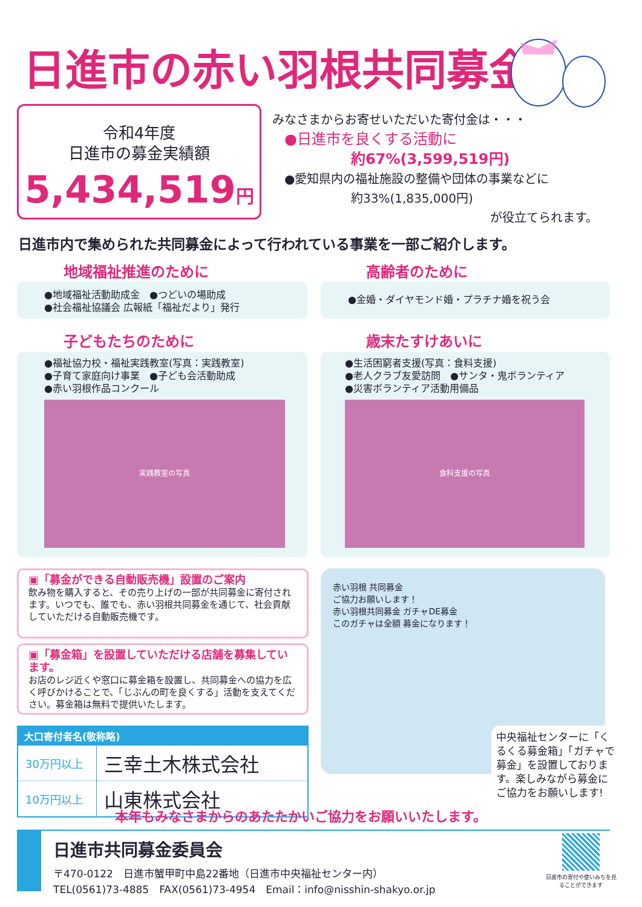日進市の赤い羽根共同募金
令和4年度
日進市の募金実績額
5,434,519円
みなさまからお寄せいただいた寄付金は・・・
●日進市を良くする活動に
約67%(3,599,519円)
●愛知県内の福祉施設の整備や団体の事業などに
約33%(1,835,000円)
が役立てられます。
日進市内で集められた共同募金によって行われている事業を一部ご紹介します。
地域福祉推進のために
●地域福祉活動助成金　●つどいの場助成
●社会福祉協議会 広報紙「福祉だより」発行
高齢者のために
●金婚・ダイヤモンド婚・プラチナ婚を祝う会
子どもたちのために
●福祉協力校・福祉実践教室(写真：実践教室)
●子育て家庭向け事業　●子ども会活動助成
●赤い羽根作品コンクール
実践教室の写真
歳末たすけあいに
●生活困窮者支援(写真：食料支援)
●老人クラブ友愛訪問　●サンタ・鬼ボランティア
●災害ボランティア活動用備品
食料支援の写真
▣「募金ができる自動販売機」設置のご案内
飲み物を購入すると、その売り上げの一部が共同募金に寄付されます。いつでも、誰でも、赤い羽根共同募金を通じて、社会貢献していただける自動販売機です。
▣「募金箱」を設置していただける店舗を募集しています。
お店のレジ近くや窓口に募金箱を設置し、共同募金への協力を広く呼びかけることで、「じぶんの町を良くする」活動を支えてください。募金箱は無料で提供いたします。
| 大口寄付者名(敬称略) | |
| --- | --- |
| 30万円以上 | 三幸土木株式会社 |
| 10万円以上 | 山東株式会社 |
赤い羽根 共同募金
ご協力お願いします！
赤い羽根共同募金 ガチャDE募金
このガチャは全額 募金になります！
中央福祉センターに「くるくる募金箱」「ガチャで募金」を設置しております。楽しみながら募金にご協力をお願いします!
本年もみなさまからのあたたかいご協力をお願いいたします。
日進市共同募金委員会
〒470-0122　日進市蟹甲町中島22番地（日進市中央福祉センター内）
TEL(0561)73-4885　FAX(0561)73-4954　Email：info@nisshin-shakyo.or.jp
日進市の寄付や使いみちを見ることができます